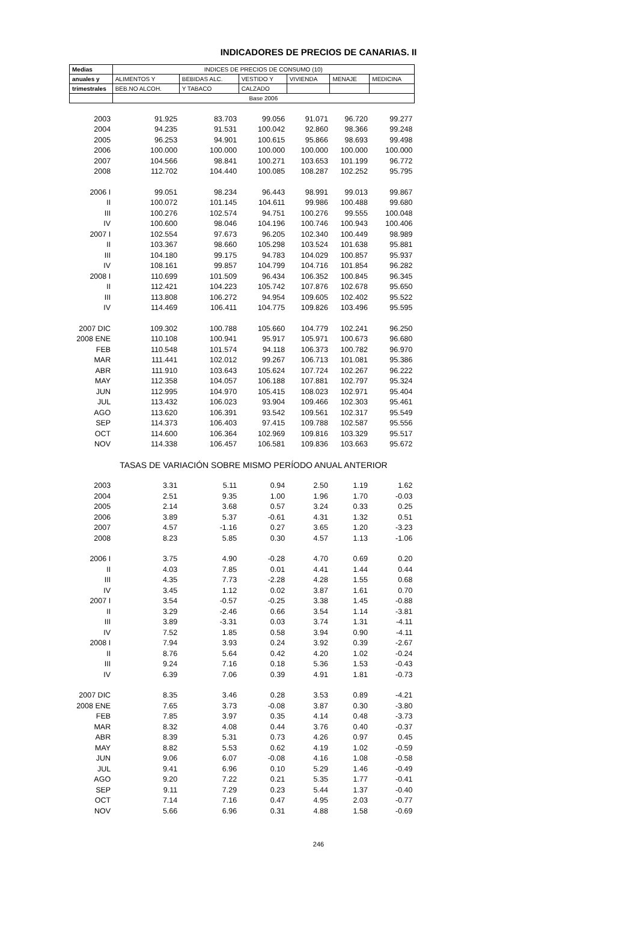INDICADORES DE PRECIOS DE CANARIAS. II
| Medias | INDICES DE PRECIOS DE CONSUMO (10) | | | | | |
| --- | --- | --- | --- | --- | --- | --- |
| anuales y | ALIMENTOS Y | BEBIDAS ALC. | VESTIDO Y | VIVIENDA | MENAJE | MEDICINA |
| trimestrales | BEB.NO ALCOH. | Y TABACO | CALZADO | | | |
| | Base 2006 | | | | | |
| 2003 | 91.925 | 83.703 | 99.056 | 91.071 | 96.720 | 99.277 |
| 2004 | 94.235 | 91.531 | 100.042 | 92.860 | 98.366 | 99.248 |
| 2005 | 96.253 | 94.901 | 100.615 | 95.866 | 98.693 | 99.498 |
| 2006 | 100.000 | 100.000 | 100.000 | 100.000 | 100.000 | 100.000 |
| 2007 | 104.566 | 98.841 | 100.271 | 103.653 | 101.199 | 96.772 |
| 2008 | 112.702 | 104.440 | 100.085 | 108.287 | 102.252 | 95.795 |
| 2006 I | 99.051 | 98.234 | 96.443 | 98.991 | 99.013 | 99.867 |
| II | 100.072 | 101.145 | 104.611 | 99.986 | 100.488 | 99.680 |
| III | 100.276 | 102.574 | 94.751 | 100.276 | 99.555 | 100.048 |
| IV | 100.600 | 98.046 | 104.196 | 100.746 | 100.943 | 100.406 |
| 2007 I | 102.554 | 97.673 | 96.205 | 102.340 | 100.449 | 98.989 |
| II | 103.367 | 98.660 | 105.298 | 103.524 | 101.638 | 95.881 |
| III | 104.180 | 99.175 | 94.783 | 104.029 | 100.857 | 95.937 |
| IV | 108.161 | 99.857 | 104.799 | 104.716 | 101.854 | 96.282 |
| 2008 I | 110.699 | 101.509 | 96.434 | 106.352 | 100.845 | 96.345 |
| II | 112.421 | 104.223 | 105.742 | 107.876 | 102.678 | 95.650 |
| III | 113.808 | 106.272 | 94.954 | 109.605 | 102.402 | 95.522 |
| IV | 114.469 | 106.411 | 104.775 | 109.826 | 103.496 | 95.595 |
| 2007 DIC | 109.302 | 100.788 | 105.660 | 104.779 | 102.241 | 96.250 |
| 2008 ENE | 110.108 | 100.941 | 95.917 | 105.971 | 100.673 | 96.680 |
| FEB | 110.548 | 101.574 | 94.118 | 106.373 | 100.782 | 96.970 |
| MAR | 111.441 | 102.012 | 99.267 | 106.713 | 101.081 | 95.386 |
| ABR | 111.910 | 103.643 | 105.624 | 107.724 | 102.267 | 96.222 |
| MAY | 112.358 | 104.057 | 106.188 | 107.881 | 102.797 | 95.324 |
| JUN | 112.995 | 104.970 | 105.415 | 108.023 | 102.971 | 95.404 |
| JUL | 113.432 | 106.023 | 93.904 | 109.466 | 102.303 | 95.461 |
| AGO | 113.620 | 106.391 | 93.542 | 109.561 | 102.317 | 95.549 |
| SEP | 114.373 | 106.403 | 97.415 | 109.788 | 102.587 | 95.556 |
| OCT | 114.600 | 106.364 | 102.969 | 109.816 | 103.329 | 95.517 |
| NOV | 114.338 | 106.457 | 106.581 | 109.836 | 103.663 | 95.672 |
| | TASAS DE VARIACIÓN SOBRE MISMO PERÍODO ANUAL ANTERIOR | | | | | |
| 2003 | 3.31 | 5.11 | 0.94 | 2.50 | 1.19 | 1.62 |
| 2004 | 2.51 | 9.35 | 1.00 | 1.96 | 1.70 | -0.03 |
| 2005 | 2.14 | 3.68 | 0.57 | 3.24 | 0.33 | 0.25 |
| 2006 | 3.89 | 5.37 | -0.61 | 4.31 | 1.32 | 0.51 |
| 2007 | 4.57 | -1.16 | 0.27 | 3.65 | 1.20 | -3.23 |
| 2008 | 8.23 | 5.85 | 0.30 | 4.57 | 1.13 | -1.06 |
| 2006 I | 3.75 | 4.90 | -0.28 | 4.70 | 0.69 | 0.20 |
| II | 4.03 | 7.85 | 0.01 | 4.41 | 1.44 | 0.44 |
| III | 4.35 | 7.73 | -2.28 | 4.28 | 1.55 | 0.68 |
| IV | 3.45 | 1.12 | 0.02 | 3.87 | 1.61 | 0.70 |
| 2007 I | 3.54 | -0.57 | -0.25 | 3.38 | 1.45 | -0.88 |
| II | 3.29 | -2.46 | 0.66 | 3.54 | 1.14 | -3.81 |
| III | 3.89 | -3.31 | 0.03 | 3.74 | 1.31 | -4.11 |
| IV | 7.52 | 1.85 | 0.58 | 3.94 | 0.90 | -4.11 |
| 2008 I | 7.94 | 3.93 | 0.24 | 3.92 | 0.39 | -2.67 |
| II | 8.76 | 5.64 | 0.42 | 4.20 | 1.02 | -0.24 |
| III | 9.24 | 7.16 | 0.18 | 5.36 | 1.53 | -0.43 |
| IV | 6.39 | 7.06 | 0.39 | 4.91 | 1.81 | -0.73 |
| 2007 DIC | 8.35 | 3.46 | 0.28 | 3.53 | 0.89 | -4.21 |
| 2008 ENE | 7.65 | 3.73 | -0.08 | 3.87 | 0.30 | -3.80 |
| FEB | 7.85 | 3.97 | 0.35 | 4.14 | 0.48 | -3.73 |
| MAR | 8.32 | 4.08 | 0.44 | 3.76 | 0.40 | -0.37 |
| ABR | 8.39 | 5.31 | 0.73 | 4.26 | 0.97 | 0.45 |
| MAY | 8.82 | 5.53 | 0.62 | 4.19 | 1.02 | -0.59 |
| JUN | 9.06 | 6.07 | -0.08 | 4.16 | 1.08 | -0.58 |
| JUL | 9.41 | 6.96 | 0.10 | 5.29 | 1.46 | -0.49 |
| AGO | 9.20 | 7.22 | 0.21 | 5.35 | 1.77 | -0.41 |
| SEP | 9.11 | 7.29 | 0.23 | 5.44 | 1.37 | -0.40 |
| OCT | 7.14 | 7.16 | 0.47 | 4.95 | 2.03 | -0.77 |
| NOV | 5.66 | 6.96 | 0.31 | 4.88 | 1.58 | -0.69 |
246